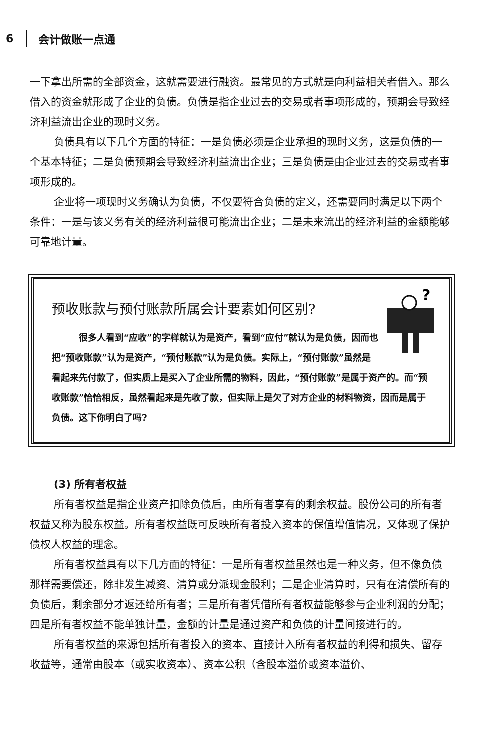6 会计做账一点通
一下拿出所需的全部资金，这就需要进行融资。最常见的方式就是向利益相关者借入。那么借入的资金就形成了企业的负债。负债是指企业过去的交易或者事项形成的，预期会导致经济利益流出企业的现时义务。
负债具有以下几个方面的特征：一是负债必须是企业承担的现时义务，这是负债的一个基本特征；二是负债预期会导致经济利益流出企业；三是负债是由企业过去的交易或者事项形成的。
企业将一项现时义务确认为负债，不仅要符合负债的定义，还需要同时满足以下两个条件：一是与该义务有关的经济利益很可能流出企业；二是未来流出的经济利益的金额能够可靠地计量。
预收账款与预付账款所属会计要素如何区别?
?
很多人看到“应收”的字样就认为是资产，看到“应付”就认为是负债，因而也把“预收账款”认为是资产，“预付账款”认为是负债。实际上，“预付账款”虽然是看起来先付款了，但实质上是买入了企业所需的物料，因此，“预付账款”是属于资产的。而“预收账款”恰恰相反，虽然看起来是先收了款，但实际上是欠了对方企业的材料物资，因而是属于负债。这下你明白了吗?
(3) 所有者权益
所有者权益是指企业资产扣除负债后，由所有者享有的剩余权益。股份公司的所有者权益又称为股东权益。所有者权益既可反映所有者投入资本的保值增值情况，又体现了保护债权人权益的理念。
所有者权益具有以下几方面的特征：一是所有者权益虽然也是一种义务，但不像负债那样需要偿还，除非发生减资、清算或分派现金股利；二是企业清算时，只有在清偿所有的负债后，剩余部分才返还给所有者；三是所有者凭借所有者权益能够参与企业利润的分配；四是所有者权益不能单独计量，金额的计量是通过资产和负债的计量间接进行的。
所有者权益的来源包括所有者投入的资本、直接计入所有者权益的利得和损失、留存收益等，通常由股本（或实收资本）、资本公积（含股本溢价或资本溢价、